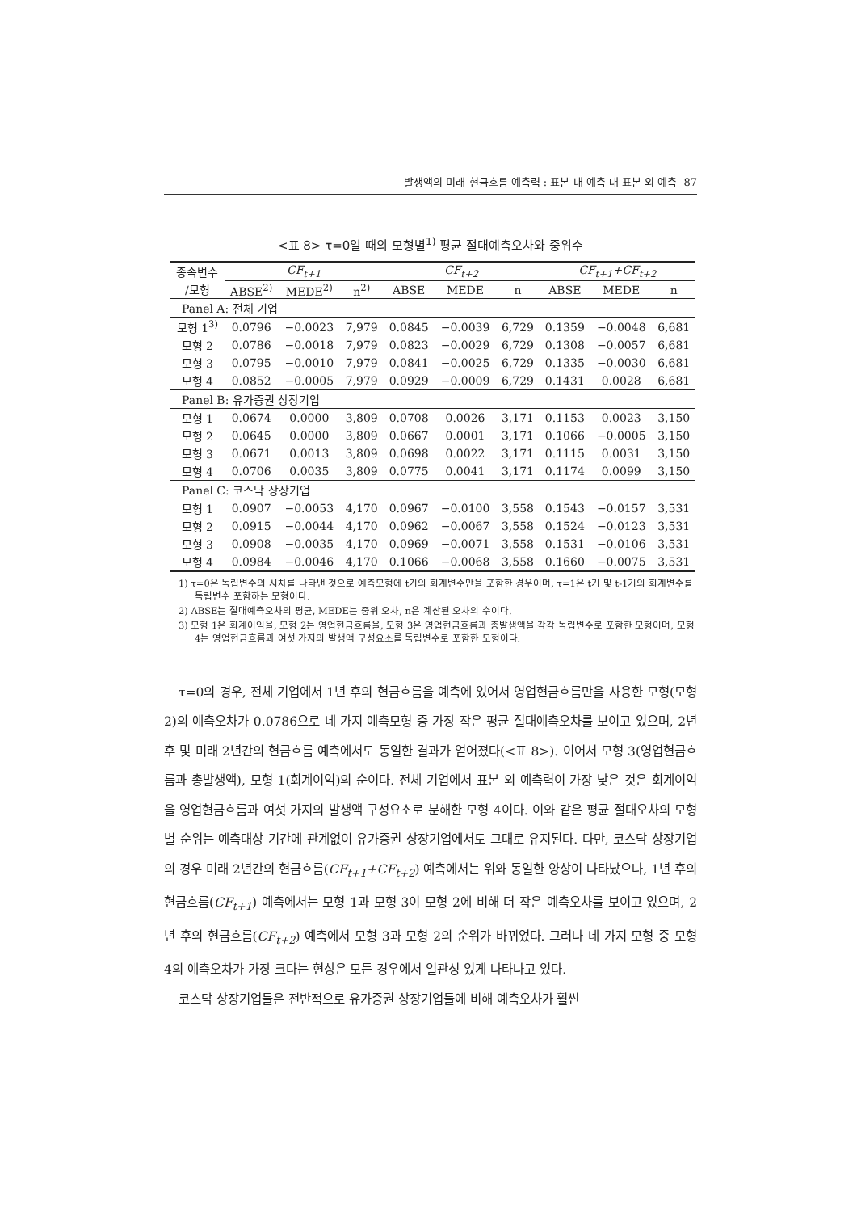발생액의 미래 현금흐름 예측력 : 표본 내 예측 대 표본 외 예측 87
<표 8> τ=0일 때의 모형별<sup>1)</sup> 평균 절대예측오차와 중위수
| 종속변수 | CF<sub>t+1</sub> | | | CF<sub>t+2</sub> | | | CF<sub>t+1</sub>+CF<sub>t+2</sub> | | |
| /모형 | ABSE<sup>2)</sup> | MEDE<sup>2)</sup> | n<sup>2)</sup> | ABSE | MEDE | n | ABSE | MEDE | n |
| Panel A: 전체 기업 | | | | | | | | | |
| 모형 1<sup>3)</sup> | 0.0796 | −0.0023 | 7,979 | 0.0845 | −0.0039 | 6,729 | 0.1359 | −0.0048 | 6,681 |
| 모형 2 | 0.0786 | −0.0018 | 7,979 | 0.0823 | −0.0029 | 6,729 | 0.1308 | −0.0057 | 6,681 |
| 모형 3 | 0.0795 | −0.0010 | 7,979 | 0.0841 | −0.0025 | 6,729 | 0.1335 | −0.0030 | 6,681 |
| 모형 4 | 0.0852 | −0.0005 | 7,979 | 0.0929 | −0.0009 | 6,729 | 0.1431 | 0.0028 | 6,681 |
| Panel B: 유가증권 상장기업 | | | | | | | | | |
| 모형 1 | 0.0674 | 0.0000 | 3,809 | 0.0708 | 0.0026 | 3,171 | 0.1153 | 0.0023 | 3,150 |
| 모형 2 | 0.0645 | 0.0000 | 3,809 | 0.0667 | 0.0001 | 3,171 | 0.1066 | −0.0005 | 3,150 |
| 모형 3 | 0.0671 | 0.0013 | 3,809 | 0.0698 | 0.0022 | 3,171 | 0.1115 | 0.0031 | 3,150 |
| 모형 4 | 0.0706 | 0.0035 | 3,809 | 0.0775 | 0.0041 | 3,171 | 0.1174 | 0.0099 | 3,150 |
| Panel C: 코스닥 상장기업 | | | | | | | | | |
| 모형 1 | 0.0907 | −0.0053 | 4,170 | 0.0967 | −0.0100 | 3,558 | 0.1543 | −0.0157 | 3,531 |
| 모형 2 | 0.0915 | −0.0044 | 4,170 | 0.0962 | −0.0067 | 3,558 | 0.1524 | −0.0123 | 3,531 |
| 모형 3 | 0.0908 | −0.0035 | 4,170 | 0.0969 | −0.0071 | 3,558 | 0.1531 | −0.0106 | 3,531 |
| 모형 4 | 0.0984 | −0.0046 | 4,170 | 0.1066 | −0.0068 | 3,558 | 0.1660 | −0.0075 | 3,531 |
1) τ=0은 독립변수의 시차를 나타낸 것으로 예측모형에 t기의 회계변수만을 포함한 경우이며, τ=1은 t기 및 t-1기의 회계변수를 독립변수 포함하는 모형이다.
2) ABSE는 절대예측오차의 평균, MEDE는 중위 오차, n은 계산된 오차의 수이다.
3) 모형 1은 회계이익을, 모형 2는 영업현금흐름을, 모형 3은 영업현금흐름과 총발생액을 각각 독립변수로 포함한 모형이며, 모형 4는 영업현금흐름과 여섯 가지의 발생액 구성요소를 독립변수로 포함한 모형이다.
τ=0의 경우, 전체 기업에서 1년 후의 현금흐름을 예측에 있어서 영업현금흐름만을 사용한 모형(모형 2)의 예측오차가 0.0786으로 네 가지 예측모형 중 가장 작은 평균 절대예측오차를 보이고 있으며, 2년 후 및 미래 2년간의 현금흐름 예측에서도 동일한 결과가 얻어졌다(<표 8>). 이어서 모형 3(영업현금흐름과 총발생액), 모형 1(회계이익)의 순이다. 전체 기업에서 표본 외 예측력이 가장 낮은 것은 회계이익을 영업현금흐름과 여섯 가지의 발생액 구성요소로 분해한 모형 4이다. 이와 같은 평균 절대오차의 모형별 순위는 예측대상 기간에 관계없이 유가증권 상장기업에서도 그대로 유지된다. 다만, 코스닥 상장기업의 경우 미래 2년간의 현금흐름(CF<sub>t+1</sub>+CF<sub>t+2</sub>) 예측에서는 위와 동일한 양상이 나타났으나, 1년 후의 현금흐름(CF<sub>t+1</sub>) 예측에서는 모형 1과 모형 3이 모형 2에 비해 더 작은 예측오차를 보이고 있으며, 2년 후의 현금흐름(CF<sub>t+2</sub>) 예측에서 모형 3과 모형 2의 순위가 바뀌었다. 그러나 네 가지 모형 중 모형 4의 예측오차가 가장 크다는 현상은 모든 경우에서 일관성 있게 나타나고 있다.
코스닥 상장기업들은 전반적으로 유가증권 상장기업들에 비해 예측오차가 훨씬